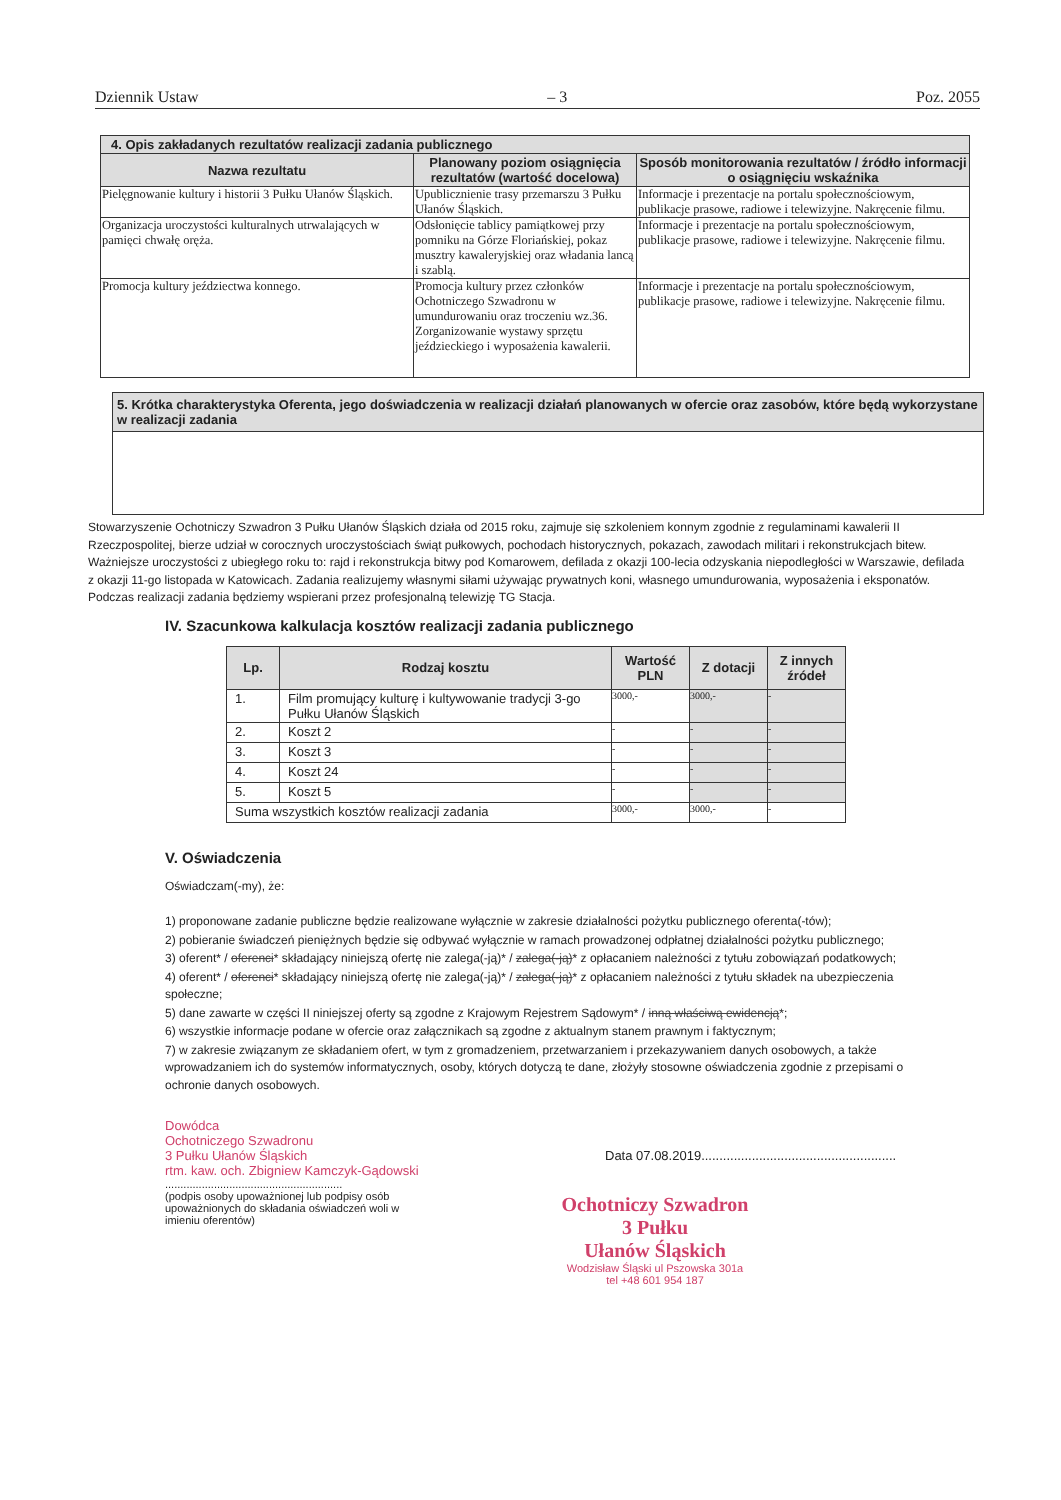Dziennik Ustaw – 3 Poz. 2055
| 4. Opis zakładanych rezultatów realizacji zadania publicznego | | |
| --- | --- | --- |
| Nazwa rezultatu | Planowany poziom osiągnięcia rezultatów (wartość docelowa) | Sposób monitorowania rezultatów / źródło informacji o osiągnięciu wskaźnika |
| Pielęgnowanie kultury i historii 3 Pułku Ułanów Śląskich. | Upublicznienie trasy przemarszu 3 Pułku Ułanów Śląskich. | Informacje i prezentacje na portalu społecznościowym, publikacje prasowe, radiowe i telewizyjne. Nakręcenie filmu. |
| Organizacja uroczystości kulturalnych utrwalających w pamięci chwałę oręża. | Odsłonięcie tablicy pamiątkowej przy pomniku na Górze Floriańskiej, pokaz musztry kawaleryjskiej oraz władania lancą i szablą. | Informacje i prezentacje na portalu społecznościowym, publikacje prasowe, radiowe i telewizyjne. Nakręcenie filmu. |
| Promocja kultury jeździectwa konnego. | Promocja kultury przez członków Ochotniczego Szwadronu w umundurowaniu oraz troczeniu wz.36. Zorganizowanie wystawy sprzętu jeździeckiego i wyposażenia kawalerii. | Informacje i prezentacje na portalu społecznościowym, publikacje prasowe, radiowe i telewizyjne. Nakręcenie filmu. |
| 5. Krótka charakterystyka Oferenta, jego doświadczenia w realizacji działań planowanych w ofercie oraz zasobów, które będą wykorzystane w realizacji zadania |
| --- |
Stowarzyszenie Ochotniczy Szwadron 3 Pułku Ułanów Śląskich działa od 2015 roku, zajmuje się szkoleniem konnym zgodnie z regulaminami kawalerii II Rzeczpospolitej, bierze udział w corocznych uroczystościach świąt pułkowych, pochodach historycznych, pokazach, zawodach militari i rekonstrukcjach bitew. Ważniejsze uroczystości z ubiegłego roku to: rajd i rekonstrukcja bitwy pod Komarowem, defilada z okazji 100-lecia odzyskania niepodległości w Warszawie, defilada z okazji 11-go listopada w Katowicach. Zadania realizujemy własnymi siłami używając prywatnych koni, własnego umundurowania, wyposażenia i eksponatów. Podczas realizacji zadania będziemy wspierani przez profesjonalną telewizję TG Stacja.
IV. Szacunkowa kalkulacja kosztów realizacji zadania publicznego
| Lp. | Rodzaj kosztu | Wartość PLN | Z dotacji | Z innych źródeł |
| --- | --- | --- | --- | --- |
| 1. | Film promujący kulturę i kultywowanie tradycji 3-go Pułku Ułanów Śląskich | 3000,- | 3000,- | - |
| 2. | Koszt 2 | - | - | - |
| 3. | Koszt 3 | - | - | - |
| 4. | Koszt 24 | - | - | - |
| 5. | Koszt 5 | - | - | - |
| Suma wszystkich kosztów realizacji zadania | | 3000,- | 3000,- | - |
V. Oświadczenia
Oświadczam(-my), że:
1) proponowane zadanie publiczne będzie realizowane wyłącznie w zakresie działalności pożytku publicznego oferenta(-tów);
2) pobieranie świadczeń pieniężnych będzie się odbywać wyłącznie w ramach prowadzonej odpłatnej działalności pożytku publicznego;
3) oferent* / oferenci* składający niniejszą ofertę nie zalega(-ją)* / zalega(-ją)* z opłacaniem należności z tytułu zobowiązań podatkowych;
4) oferent* / oferenci* składający niniejszą ofertę nie zalega(-ją)* / zalega(-ją)* z opłacaniem należności z tytułu składek na ubezpieczenia społeczne;
5) dane zawarte w części II niniejszej oferty są zgodne z Krajowym Rejestrem Sądowym* / inną właściwą ewidencją*;
6) wszystkie informacje podane w ofercie oraz załącznikach są zgodne z aktualnym stanem prawnym i faktycznym;
7) w zakresie związanym ze składaniem ofert, w tym z gromadzeniem, przetwarzaniem i przekazywaniem danych osobowych, a także wprowadzaniem ich do systemów informatycznych, osoby, których dotyczą te dane, złożyły stosowne oświadczenia zgodnie z przepisami o ochronie danych osobowych.
Dowódca
Ochotniczego Szwadronu
3 Pułku Ułanów Śląskich
rtm. kaw. och. Zbigniew Kamczyk-Gądowski
..........................................................
(podpis osoby upoważnionej lub podpisy osób upoważnionych do składania oświadczeń woli w imieniu oferentów)
Data 07.08.2019......................................................
Ochotniczy Szwadron
3 Pułku
Ułanów Śląskich
Wodzisław Śląski ul Pszowska 301a
tel +48 601 954 187